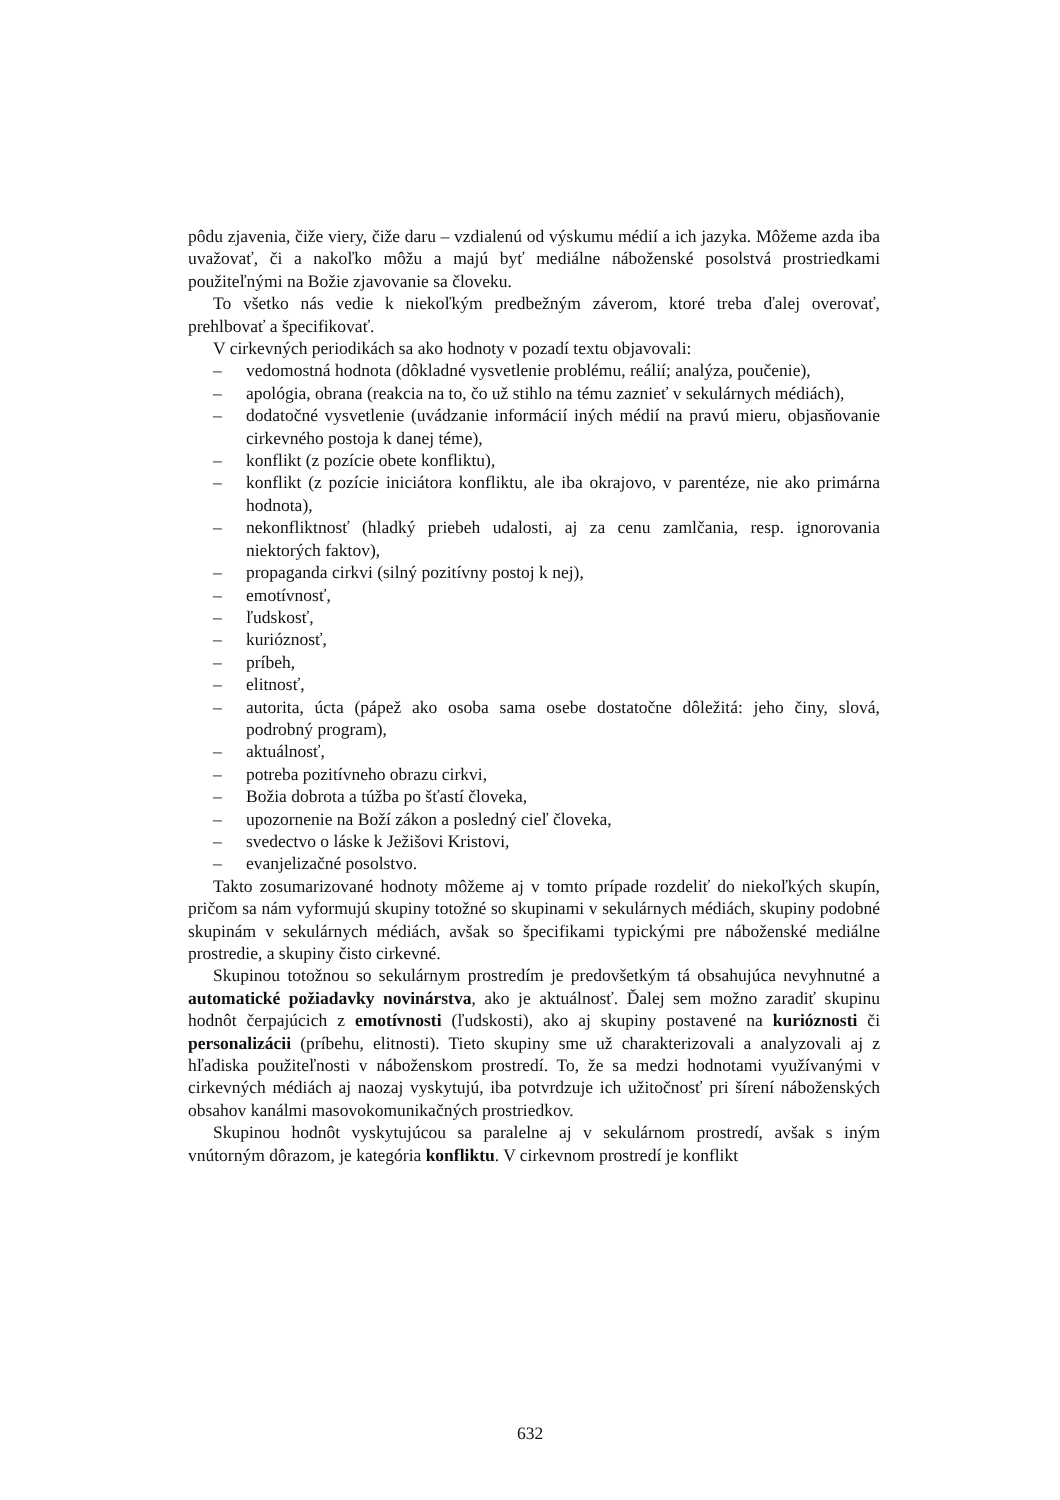pôdu zjavenia, čiže viery, čiže daru – vzdialenú od výskumu médií a ich jazyka. Môžeme azda iba uvažovať, či a nakoľko môžu a majú byť mediálne náboženské posolstvá prostriedkami použiteľnými na Božie zjavovanie sa človeku.
To všetko nás vedie k niekoľkým predbežným záverom, ktoré treba ďalej overovať, prehlbovať a špecifikovať.
V cirkevných periodikách sa ako hodnoty v pozadí textu objavovali:
– vedomostná hodnota (dôkladné vysvetlenie problému, reálií; analýza, poučenie),
– apológia, obrana (reakcia na to, čo už stihlo na tému zaznieť v sekulárnych médiách),
– dodatočné vysvetlenie (uvádzanie informácií iných médií na pravú mieru, objasňovanie cirkevného postoja k danej téme),
– konflikt (z pozície obete konfliktu),
– konflikt (z pozície iniciátora konfliktu, ale iba okrajovo, v parentéze, nie ako primárna hodnota),
– nekonfliktnosť (hladký priebeh udalosti, aj za cenu zamlčania, resp. ignorovania niektorých faktov),
– propaganda cirkvi (silný pozitívny postoj k nej),
– emotívnosť,
– ľudskosť,
– kurióznosť,
– príbeh,
– elitnosť,
– autorita, úcta (pápež ako osoba sama osebe dostatočne dôležitá: jeho činy, slová, podrobný program),
– aktuálnosť,
– potreba pozitívneho obrazu cirkvi,
– Božia dobrota a túžba po šťastí človeka,
– upozornenie na Boží zákon a posledný cieľ človeka,
– svedectvo o láske k Ježišovi Kristovi,
– evanjelizačné posolstvo.
Takto zosumarizované hodnoty môžeme aj v tomto prípade rozdeliť do niekoľkých skupín, pričom sa nám vyformujú skupiny totožné so skupinami v sekulárnych médiách, skupiny podobné skupinám v sekulárnych médiách, avšak so špecifikami typickými pre náboženské mediálne prostredie, a skupiny čisto cirkevné.
Skupinou totožnou so sekulárnym prostredím je predovšetkým tá obsahujúca nevyhnutné a automatické požiadavky novinárstva, ako je aktuálnosť. Ďalej sem možno zaradiť skupinu hodnôt čerpajúcich z emotívnosti (ľudskosti), ako aj skupiny postavené na kurióznosti či personalizácii (príbehu, elitnosti). Tieto skupiny sme už charakterizovali a analyzovali aj z hľadiska použiteľnosti v náboženskom prostredí. To, že sa medzi hodnotami využívanými v cirkevných médiách aj naozaj vyskytujú, iba potvrdzuje ich užitočnosť pri šírení náboženských obsahov kanálmi masovokomunikačných prostriedkov.
Skupinou hodnôt vyskytujúcou sa paralelne aj v sekulárnom prostredí, avšak s iným vnútorným dôrazom, je kategória konfliktu. V cirkevnom prostredí je konflikt
632